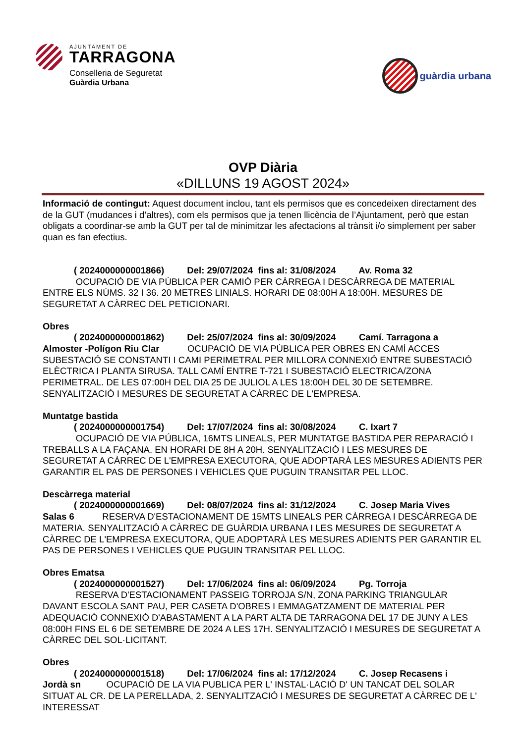AJUNTAMENT DE
TARRAGONA
Conselleria de Seguretat
Guàrdia Urbana
guàrdia urbana
OVP Diària
«DILLUNS 19 AGOST 2024»
Informació de contingut: Aquest document inclou, tant els permisos que es concedeixen directament des de la GUT (mudances i d’altres), com els permisos que ja tenen llicència de l’Ajuntament, però que estan obligats a coordinar-se amb la GUT per tal de minimitzar les afectacions al trànsit i/o simplement per saber quan es fan efectius.
( 2024000000001866) Del: 29/07/2024 fins al: 31/08/2024 Av. Roma 32
OCUPACIÓ DE VIA PÚBLICA PER CAMIÓ PER CÀRREGA I DESCÀRREGA DE MATERIAL ENTRE ELS NÚMS. 32 I 36. 20 METRES LINIALS. HORARI DE 08:00H A 18:00H. MESURES DE SEGURETAT A CÀRREC DEL PETICIONARI.
Obres
( 2024000000001862) Del: 25/07/2024 fins al: 30/09/2024 Camí. Tarragona a
Almoster -Polígon Riu Clar OCUPACIÓ DE VIA PÚBLICA PER OBRES EN CAMÍ ACCES SUBESTACIÓ SE CONSTANTI I CAMI PERIMETRAL PER MILLORA CONNEXIÓ ENTRE SUBESTACIÓ ELÈCTRICA I PLANTA SIRUSA. TALL CAMÍ ENTRE T-721 I SUBESTACIÓ ELECTRICA/ZONA PERIMETRAL. DE LES 07:00H DEL DIA 25 DE JULIOL A LES 18:00H DEL 30 DE SETEMBRE. SENYALITZACIÓ I MESURES DE SEGURETAT A CÀRREC DE L'EMPRESA.
Muntatge bastida
( 2024000000001754) Del: 17/07/2024 fins al: 30/08/2024 C. Ixart 7
OCUPACIÓ DE VIA PÚBLICA, 16MTS LINEALS, PER MUNTATGE BASTIDA PER REPARACIÓ I TREBALLS A LA FAÇANA. EN HORARI DE 8H A 20H. SENYALITZACIÓ I LES MESURES DE SEGURETAT A CÀRREC DE L'EMPRESA EXECUTORA, QUE ADOPTARÀ LES MESURES ADIENTS PER GARANTIR EL PAS DE PERSONES I VEHICLES QUE PUGUIN TRANSITAR PEL LLOC.
Descàrrega material
( 2024000000001669) Del: 08/07/2024 fins al: 31/12/2024 C. Josep Maria Vives
Salas 6 RESERVA D'ESTACIONAMENT DE 15MTS LINEALS PER CÀRREGA I DESCÀRREGA DE MATERIA. SENYALITZACIÓ A CÀRREC DE GUÀRDIA URBANA I LES MESURES DE SEGURETAT A CÀRREC DE L'EMPRESA EXECUTORA, QUE ADOPTARÀ LES MESURES ADIENTS PER GARANTIR EL PAS DE PERSONES I VEHICLES QUE PUGUIN TRANSITAR PEL LLOC.
Obres Ematsa
( 2024000000001527) Del: 17/06/2024 fins al: 06/09/2024 Pg. Torroja
RESERVA D'ESTACIONAMENT PASSEIG TORROJA S/N, ZONA PARKING TRIANGULAR DAVANT ESCOLA SANT PAU, PER CASETA D'OBRES I EMMAGATZAMENT DE MATERIAL PER ADEQUACIÓ CONNEXIÓ D'ABASTAMENT A LA PART ALTA DE TARRAGONA DEL 17 DE JUNY A LES 08:00H FINS EL 6 DE SETEMBRE DE 2024 A LES 17H. SENYALITZACIÓ I MESURES DE SEGURETAT A CÀRREC DEL SOL·LICITANT.
Obres
( 2024000000001518) Del: 17/06/2024 fins al: 17/12/2024 C. Josep Recasens i
Jordà sn OCUPACIÓ DE LA VIA PUBLICA PER L' INSTAL·LACIÓ D' UN TANCAT DEL SOLAR SITUAT AL CR. DE LA PERELLADA, 2. SENYALITZACIÓ I MESURES DE SEGURETAT A CÀRREC DE L' INTERESSAT